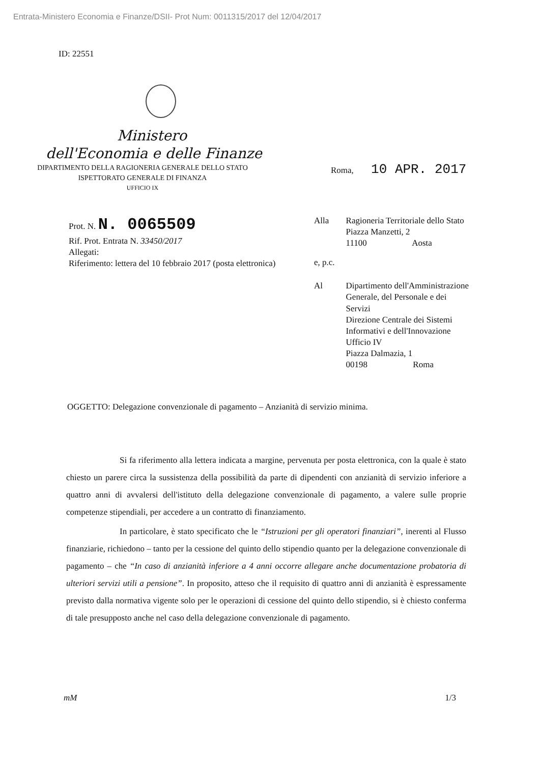Entrata-Ministero Economia e Finanze/DSII- Prot Num: 0011315/2017 del 12/04/2017
ID: 22551
Ministero
dell'Economia e delle Finanze
DIPARTIMENTO DELLA RAGIONERIA GENERALE DELLO STATO
ISPETTORATO GENERALE DI FINANZA
UFFICIO IX
Roma, 10 APR. 2017
Prot. N. N. 0065509
Rif. Prot. Entrata N. 33450/2017
Allegati:
Riferimento: lettera del 10 febbraio 2017 (posta elettronica)
| Alla | Ragioneria Territoriale dello Stato Piazza Manzetti, 2 11100 Aosta |
| e, p.c. | |
| Al | Dipartimento dell'Amministrazione Generale, del Personale e dei Servizi Direzione Centrale dei Sistemi Informativi e dell'Innovazione Ufficio IV Piazza Dalmazia, 1 00198 Roma |
OGGETTO: Delegazione convenzionale di pagamento – Anzianità di servizio minima.
Si fa riferimento alla lettera indicata a margine, pervenuta per posta elettronica, con la quale è stato chiesto un parere circa la sussistenza della possibilità da parte di dipendenti con anzianità di servizio inferiore a quattro anni di avvalersi dell'istituto della delegazione convenzionale di pagamento, a valere sulle proprie competenze stipendiali, per accedere a un contratto di finanziamento.
In particolare, è stato specificato che le “Istruzioni per gli operatori finanziari”, inerenti al Flusso finanziarie, richiedono – tanto per la cessione del quinto dello stipendio quanto per la delegazione convenzionale di pagamento – che “In caso di anzianità inferiore a 4 anni occorre allegare anche documentazione probatoria di ulteriori servizi utili a pensione”. In proposito, atteso che il requisito di quattro anni di anzianità è espressamente previsto dalla normativa vigente solo per le operazioni di cessione del quinto dello stipendio, si è chiesto conferma di tale presupposto anche nel caso della delegazione convenzionale di pagamento.
mM 1/3